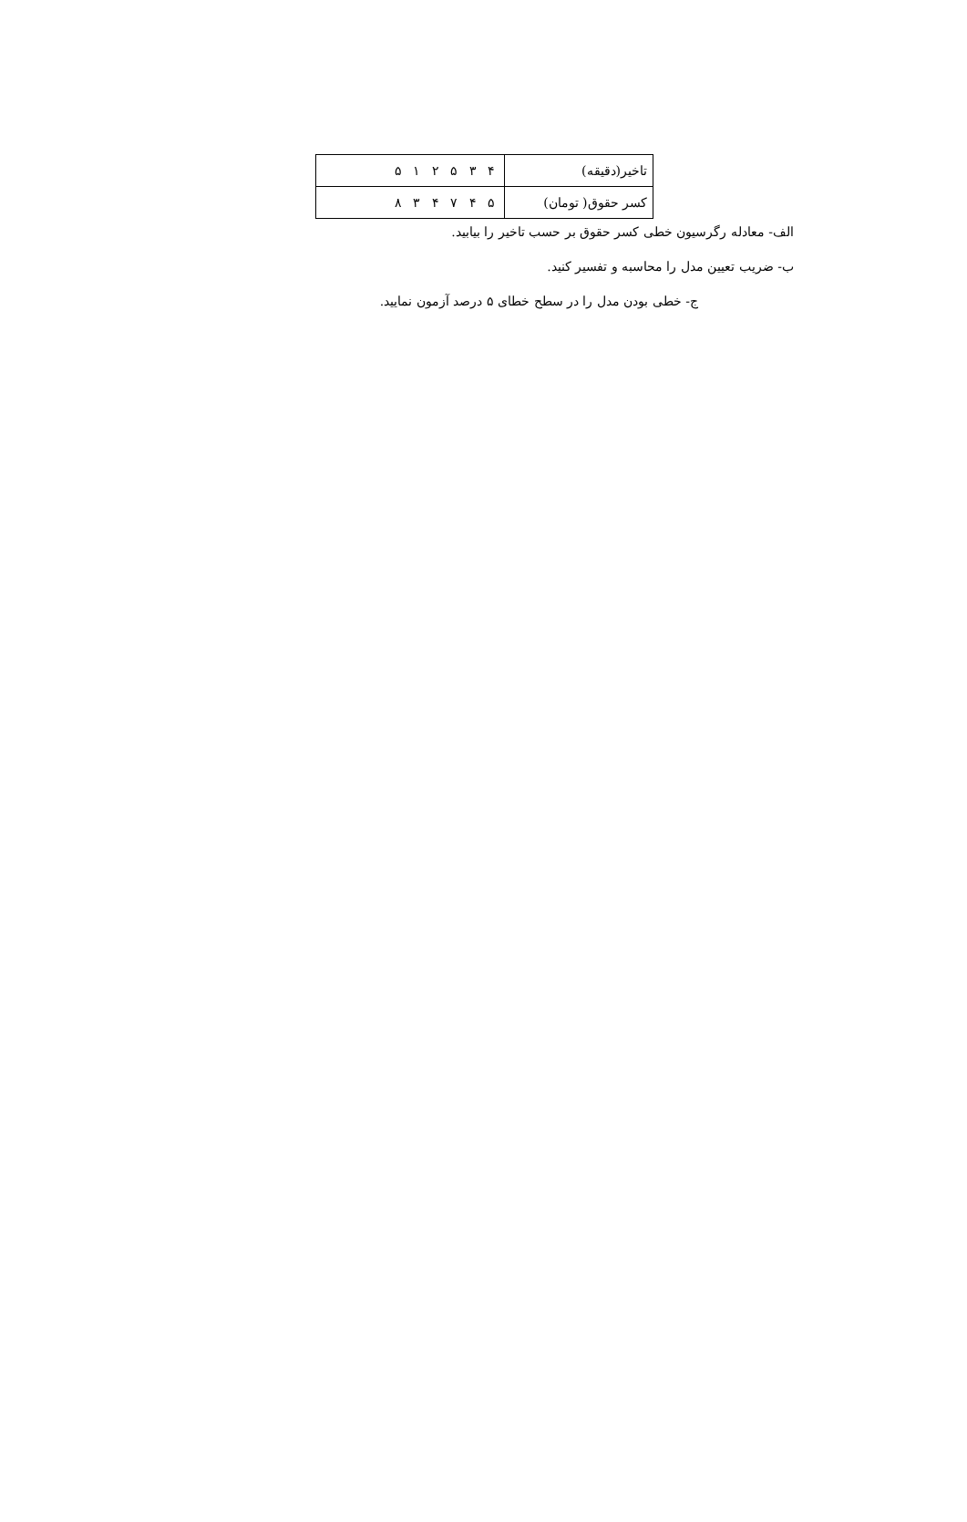| تاخیر(دقیقه) | ۴ ۳ ۵ ۲ ۱ ۵ |
| کسر حقوق( تومان) | ۵ ۴ ۷ ۴ ۳ ۸ |
الف- معادله رگرسیون خطی کسر حقوق بر حسب تاخیر را بیابید.
ب- ضریب تعیین مدل را محاسبه و تفسیر کنید.
ج- خطی بودن مدل را در سطح خطای ۵ درصد آزمون نمایید.